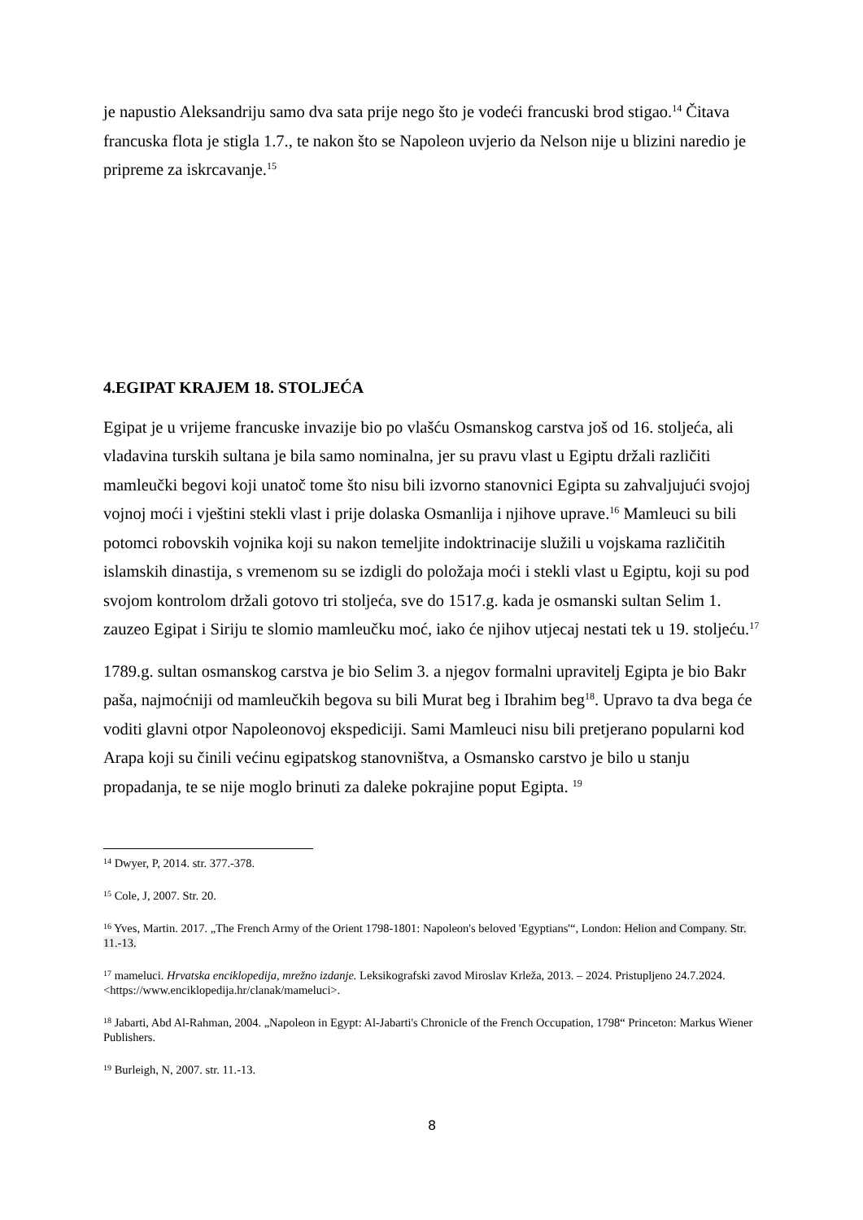je napustio Aleksandriju samo dva sata prije nego što je vodeći francuski brod stigao.<sup>14</sup> Čitava francuska flota je stigla 1.7., te nakon što se Napoleon uvjerio da Nelson nije u blizini naredio je pripreme za iskrcavanje.<sup>15</sup>
4.EGIPAT KRAJEM 18. STOLJEĆA
Egipat je u vrijeme francuske invazije bio po vlašću Osmanskog carstva još od 16. stoljeća, ali vladavina turskih sultana je bila samo nominalna, jer su pravu vlast u Egiptu držali različiti mamleučki begovi koji unatoč tome što nisu bili izvorno stanovnici Egipta su zahvaljujući svojoj vojnoj moći i vještini stekli vlast i prije dolaska Osmanlija i njihove uprave.<sup>16</sup> Mamleuci su bili potomci robovskih vojnika koji su nakon temeljite indoktrinacije služili u vojskama različitih islamskih dinastija, s vremenom su se izdigli do položaja moći i stekli vlast u Egiptu, koji su pod svojom kontrolom držali gotovo tri stoljeća, sve do 1517.g. kada je osmanski sultan Selim 1. zauzeo Egipat i Siriju te slomio mamleučku moć, iako će njihov utjecaj nestati tek u 19. stoljeću.<sup>17</sup>
1789.g. sultan osmanskog carstva je bio Selim 3. a njegov formalni upravitelj Egipta je bio Bakr paša, najmoćniji od mamleučkih begova su bili Murat beg i Ibrahim beg<sup>18</sup>. Upravo ta dva bega će voditi glavni otpor Napoleonovoj ekspediciji. Sami Mamleuci nisu bili pretjerano popularni kod Arapa koji su činili većinu egipatskog stanovništva, a Osmansko carstvo je bilo u stanju propadanja, te se nije moglo brinuti za daleke pokrajine poput Egipta. <sup>19</sup>
<sup>14</sup> Dwyer, P, 2014. str. 377.-378.
<sup>15</sup> Cole, J, 2007. Str. 20.
<sup>16</sup> Yves, Martin. 2017. „The French Army of the Orient 1798-1801: Napoleon's beloved 'Egyptians'“, London: Helion and Company. Str. 11.-13.
<sup>17</sup> mameluci. Hrvatska enciklopedija, mrežno izdanje. Leksikografski zavod Miroslav Krleža, 2013. – 2024. Pristupljeno 24.7.2024. <https://www.enciklopedija.hr/clanak/mameluci>.
<sup>18</sup> Jabarti, Abd Al-Rahman, 2004. „Napoleon in Egypt: Al-Jabarti's Chronicle of the French Occupation, 1798“ Princeton: Markus Wiener Publishers.
<sup>19</sup> Burleigh, N, 2007. str. 11.-13.
8